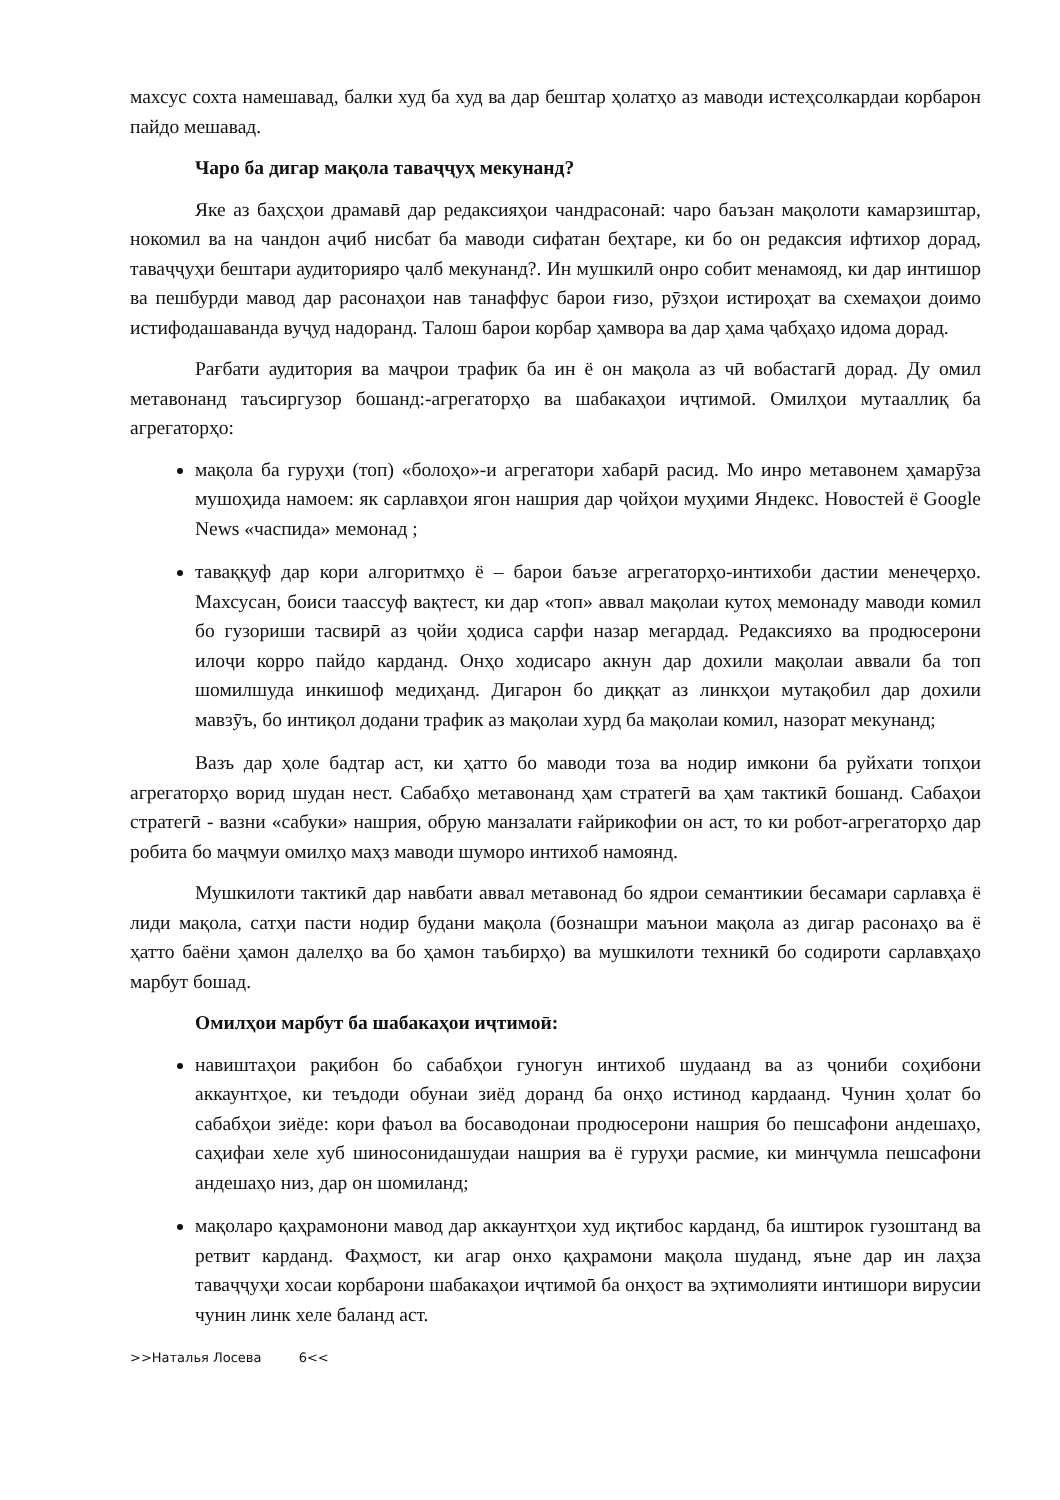махсус сохта намешавад, балки худ ба худ ва дар бештар ҳолатҳо аз маводи истеҳсолкардаи корбарон пайдо мешавад.
Чаро ба дигар мақола таваҷҷуҳ мекунанд?
Яке аз баҳсҳои драмавӣ дар редаксияҳои чандрасонаӣ: чаро баъзан мақолоти камарзиштар, нокомил ва на чандон аҷиб нисбат ба маводи сифатан беҳтаре, ки бо он редаксия ифтихор дорад, таваҷҷуҳи бештари аудиторияро ҷалб мекунанд?. Ин мушкилӣ онро собит менамояд, ки дар интишор ва пешбурди мавод дар расонаҳои нав танаффус барои ғизо, рӯзҳои истироҳат ва схемаҳои доимо истифодашаванда вуҷуд надоранд. Талош барои корбар ҳамвора ва дар ҳама ҷабҳаҳо идома дорад.
Рағбати аудитория ва маҷрои трафик ба ин ё он мақола аз чӣ вобастагӣ дорад. Ду омил метавонанд таъсиргузор бошанд:-агрегаторҳо ва шабакаҳои иҷтимоӣ. Омилҳои мутааллиқ ба агрегаторҳо:
мақола ба гуруҳи (топ) «болоҳо»-и агрегатори хабарӣ расид. Мо инро метавонем ҳамарӯза мушоҳида намоем: як сарлавҳои ягон нашрия дар ҷойҳои муҳими Яндекс. Новостей ё Google News «часпида» мемонад ;
тавaққуф дар кори алгоритмҳо ё – барои баъзе агрегаторҳо-интихоби дастии менеҷерҳо. Махсусан, боиси таассуф вақтест, ки дар «топ» аввал мақолаи кутоҳ мемонаду маводи комил бо гузориши тасвирӣ аз ҷойи ҳодиса сарфи назар мегардад. Редаксияхо ва продюсерони илоҷи корро пайдо карданд. Онҳо ходисаро акнун дар дохили мақолаи аввали ба топ шомилшуда инкишоф медиҳанд. Дигарон бо диққат аз линкҳои мутақобил дар дохили мавзӯъ, бо интиқол додани трафик аз мақолаи хурд ба мақолаи комил, назорат мекунанд;
Вазъ дар ҳоле бадтар аст, ки ҳатто бо маводи тоза ва нодир имкони ба руйхати топҳои агрегаторҳо ворид шудан нест. Сабабҳо метавонанд ҳам стратегӣ ва ҳам тактикӣ бошанд. Сабаҳои стратегӣ - вазни «сабуки» нашрия, обрую манзалати ғайрикофии он аст, то ки робот-агрегаторҳо дар робита бо маҷмуи омилҳо маҳз маводи шуморо интихоб намоянд.
Мушкилоти тактикӣ дар навбати аввал метавонад бо ядрои семантикии бесамари сарлавҳа ё лиди мақола, сатҳи пасти нодир будани мақола (бознашри маънои мақола аз дигар расонаҳо ва ё ҳатто баёни ҳамон далелҳо ва бо ҳамон таъбирҳо) ва мушкилоти техникӣ бо содироти сарлавҳаҳо марбут бошад.
Омилҳои марбут ба шабакаҳои иҷтимоӣ:
навиштаҳои рақибон бо сабабҳои гуногун интихоб шудаанд ва аз ҷониби соҳибони аккаунтҳое, ки теъдоди обунаи зиёд доранд ба онҳо истинод кардаанд. Чунин ҳолат бо сабабҳои зиёде: кори фаъол ва босаводонаи продюсерони нашрия бо пешсафони андешаҳо, саҳифаи хеле хуб шиносонидашудаи нашрия ва ё гуруҳи расмие, ки минҷумла пешсафони андешаҳо низ, дар он шомиланд;
мақоларо қаҳрамонони мавод дар аккаунтҳои худ иқтибос карданд, ба иштирок гузоштанд ва ретвит карданд. Фаҳмост, ки агар онхо қаҳрамони мақола шуданд, яъне дар ин лаҳза таваҷҷуҳи хосаи корбарони шабакаҳои иҷтимоӣ ба онҳост ва эҳтимолияти интишори вирусии чунин линк хеле баланд аст.
>>Наталья Лосева 6<<